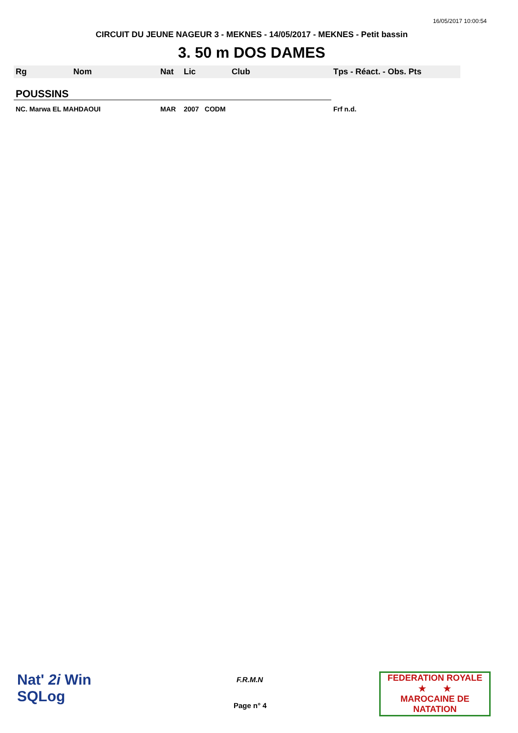16/05/2017 10:00:54
CIRCUIT DU JEUNE NAGEUR 3 - MEKNES - 14/05/2017 - MEKNES - Petit bassin
3. 50 m DOS DAMES
| Rg | Nom | Nat | Lic | Club | Tps - Réact. - Obs. Pts |
| --- | --- | --- | --- | --- | --- |
| POUSSINS | | | | | |
| NC. Marwa EL MAHDAOUI | | MAR | 2007 CODM | | Frf n.d. |
Nat' 2i Win
SQLog
F.R.M.N
Page n° 4
FEDERATION ROYALE
★ ★
MAROCAINE DE NATATION